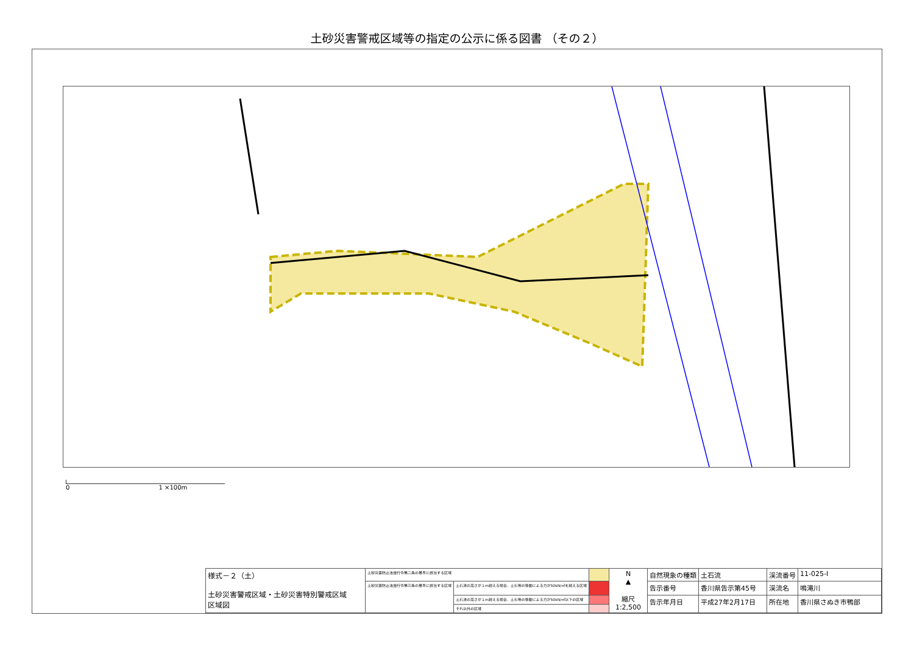土砂災害警戒区域等の指定の公示に係る図書 （その２）
0 1 ×100m
| 様式－２（土） 土砂災害警戒区域・土砂災害特別警戒区域 区域図 | 土砂災害防止法施行令第二条の基準に該当する区域 | | | N ▲ 縮尺 1:2,500 | 自然現象の種類 | 土石流 | 渓流番号 | 11-025-Ⅰ |
| | 土砂災害防止法施行令第三条の基準に該当する区域 | 土石流の高さが１m超える場合、土石等の移動による力が50kN/㎡を超える区域 | | | 告示番号 | 香川県告示第45号 | 渓流名 | 鳴滝川 |
| | | 土石流の高さが１m超える場合、土石等の移動による力が50kN/㎡以下の区域 | | | 告示年月日 | 平成27年2月17日 | 所在地 | 香川県さぬき市鴨部 |
| | | それ以外の区域 | | | | | | |